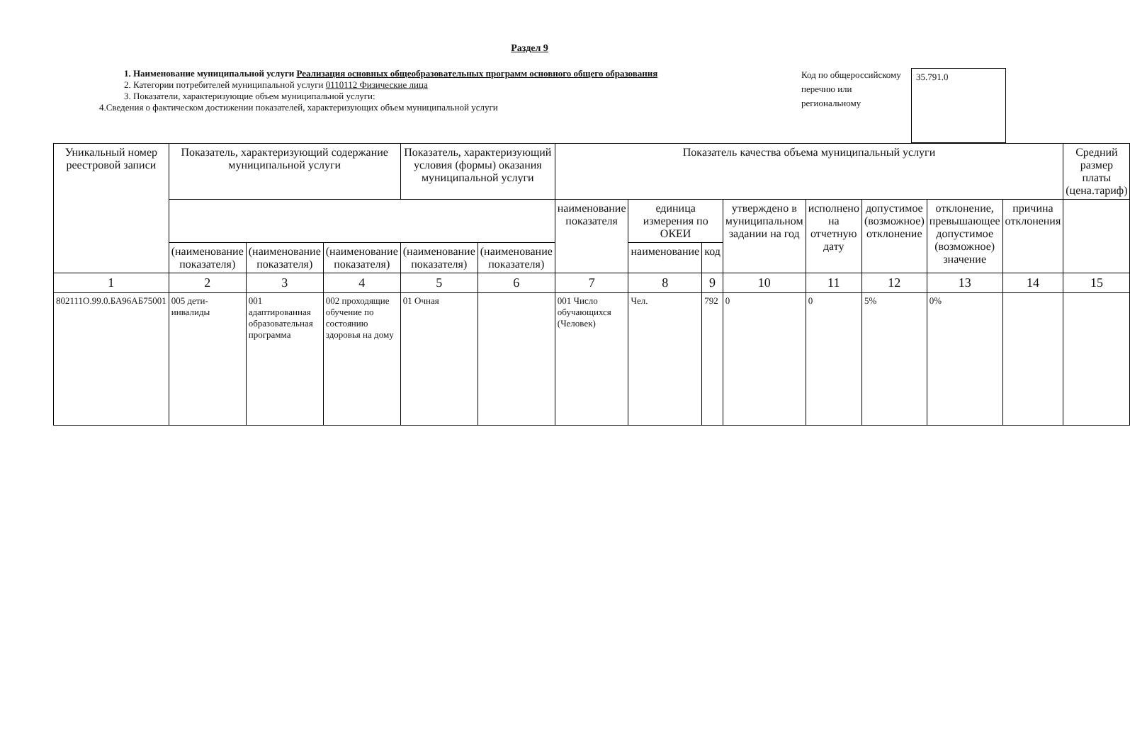Раздел 9
1. Наименование муниципальной услуги Реализация основных общеобразовательных программ основного общего образования
2. Категории потребителей муниципальной услуги 0110112 Физические лица
3. Показатели, характеризующие объем муниципальной услуги:
4.Сведения о фактическом достижении показателей, характеризующих объем муниципальной услуги
Код по общероссийскому перечню или региональному
35.791.0
| Уникальный номер реестровой записи | Показатель, характеризующий содержание муниципальной услуги | | | Показатель, характеризующий условия (формы) оказания муниципальной услуги | | Показатель качества объема муниципальный услуги | | | | | | | | Средний размер платы (цена.тариф) |
| --- | --- | --- | --- | --- | --- | --- | --- | --- | --- | --- | --- | --- | --- | --- |
| | | | | | | наименование показателя | единица измерения по ОКЕИ | | утверждено в муниципальном задании на год | исполнено на отчетную дату | допустимое (возможное) отклонение | отклонение, превышающее допустимое (возможное) значение | причина отклонения | |
| | (наименование показателя) | (наименование показателя) | (наименование показателя) | (наименование показателя) | (наименование показателя) | | наименование | код | | | | | | |
| 1 | 2 | 3 | 4 | 5 | 6 | 7 | 8 | 9 | 10 | 11 | 12 | 13 | 14 | 15 |
| 802111О.99.0.БА96АБ75001 | 005 дети-инвалиды | 001 адаптированная образовательная программа | 002 проходящие обучение по состоянию здоровья на дому | 01 Очная | | 001 Число обучающихся (Человек) | Чел. | 792 | 0 | 0 | 5% | 0% | | |